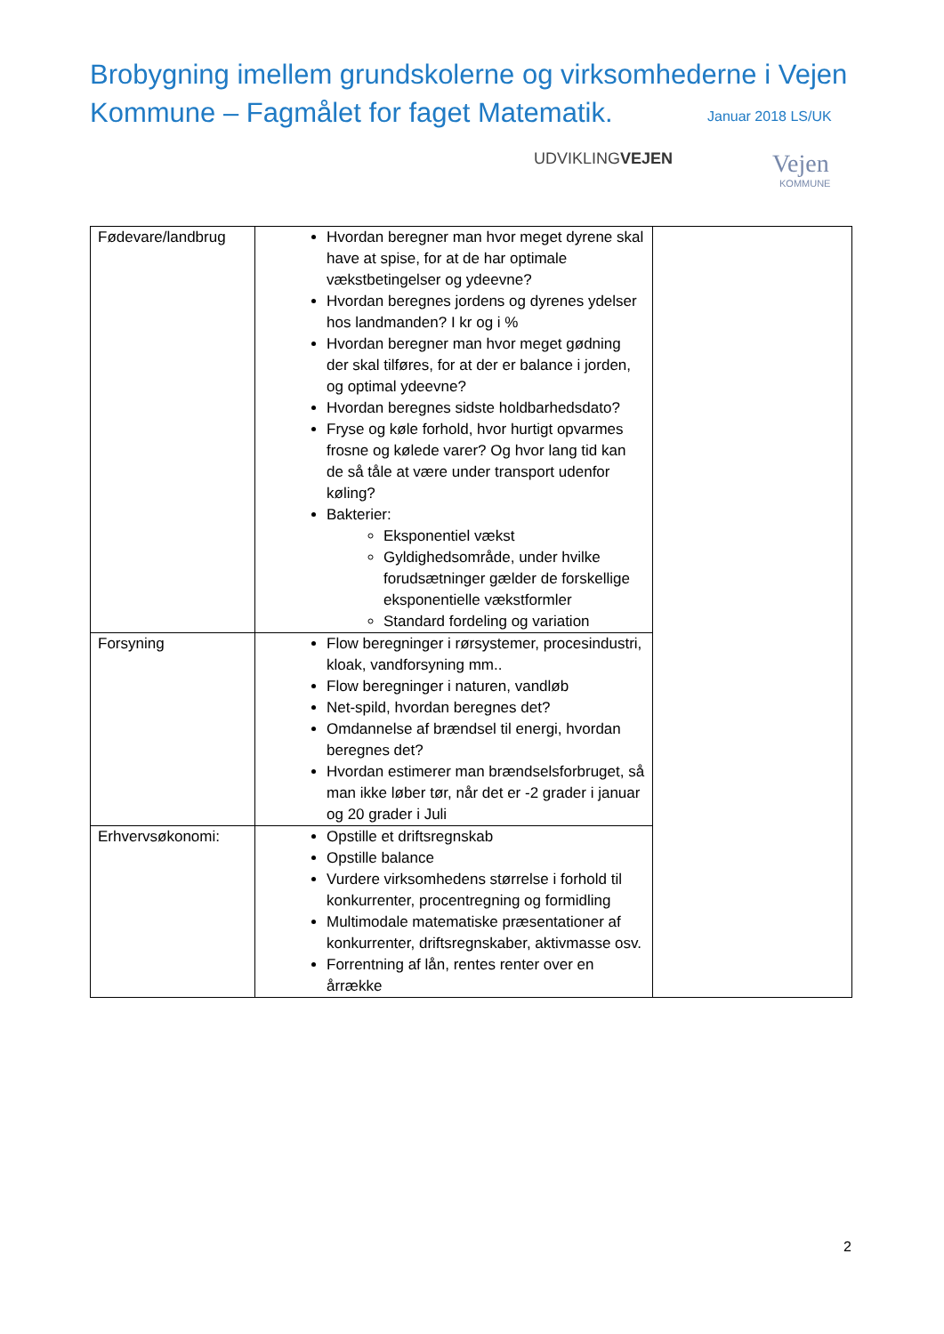Brobygning imellem grundskolerne og virksomhederne i Vejen Kommune – Fagmålet for faget Matematik.
Januar 2018 LS/UK
UDVIKLINGVEJEN Vejen
KOMMUNE
| Fødevare/landbrug | Hvordan beregner man hvor meget dyrene skal have at spise, for at de har optimale vækstbetingelser og ydeevne? Hvordan beregnes jordens og dyrenes ydelser hos landmanden? I kr og i % Hvordan beregner man hvor meget gødning der skal tilføres, for at der er balance i jorden, og optimal ydeevne? Hvordan beregnes sidste holdbarhedsdato? Fryse og køle forhold, hvor hurtigt opvarmes frosne og kølede varer? Og hvor lang tid kan de så tåle at være under transport udenfor køling? Bakterier: Eksponentiel vækst Gyldighedsområde, under hvilke forudsætninger gælder de forskellige eksponentielle vækstformler Standard fordeling og variation | |
| Forsyning | Flow beregninger i rørsystemer, procesindustri, kloak, vandforsyning mm.. Flow beregninger i naturen, vandløb Net-spild, hvordan beregnes det? Omdannelse af brændsel til energi, hvordan beregnes det? Hvordan estimerer man brændselsforbruget, så man ikke løber tør, når det er -2 grader i januar og 20 grader i Juli | |
| Erhvervsøkonomi: | Opstille et driftsregnskab Opstille balance Vurdere virksomhedens størrelse i forhold til konkurrenter, procentregning og formidling Multimodale matematiske præsentationer af konkurrenter, driftsregnskaber, aktivmasse osv. Forrentning af lån, rentes renter over en årrække | |
2